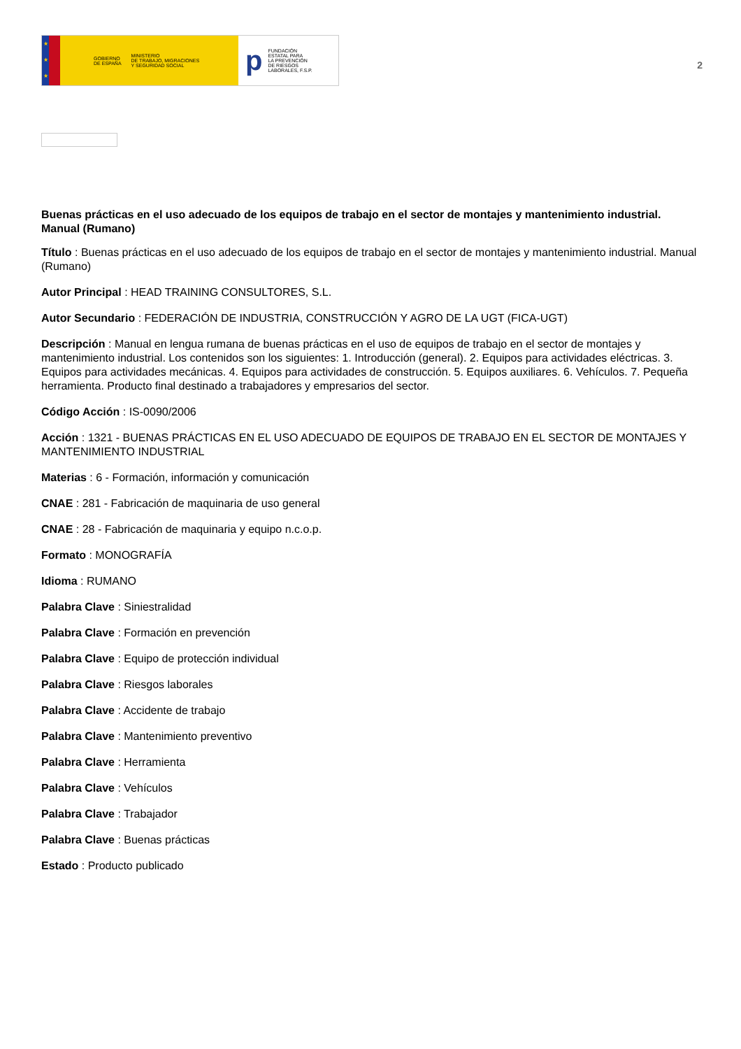★
★
★
GOBIERNO
DE ESPAÑA MINISTERIO
DE TRABAJO, MIGRACIONES
Y SEGURIDAD SOCIAL
p FUNDACIÓN
ESTATAL PARA
LA PREVENCIÓN
DE RIESGOS
LABORALES, F.S.P.
2
Buenas prácticas en el uso adecuado de los equipos de trabajo en el sector de montajes y mantenimiento industrial. Manual (Rumano)
Título : Buenas prácticas en el uso adecuado de los equipos de trabajo en el sector de montajes y mantenimiento industrial. Manual (Rumano)
Autor Principal : HEAD TRAINING CONSULTORES, S.L.
Autor Secundario : FEDERACIÓN DE INDUSTRIA, CONSTRUCCIÓN Y AGRO DE LA UGT (FICA-UGT)
Descripción : Manual en lengua rumana de buenas prácticas en el uso de equipos de trabajo en el sector de montajes y mantenimiento industrial. Los contenidos son los siguientes: 1. Introducción (general). 2. Equipos para actividades eléctricas. 3. Equipos para actividades mecánicas. 4. Equipos para actividades de construcción. 5. Equipos auxiliares. 6. Vehículos. 7. Pequeña herramienta. Producto final destinado a trabajadores y empresarios del sector.
Código Acción : IS-0090/2006
Acción : 1321 - BUENAS PRÁCTICAS EN EL USO ADECUADO DE EQUIPOS DE TRABAJO EN EL SECTOR DE MONTAJES Y MANTENIMIENTO INDUSTRIAL
Materias : 6 - Formación, información y comunicación
CNAE : 281 - Fabricación de maquinaria de uso general
CNAE : 28 - Fabricación de maquinaria y equipo n.c.o.p.
Formato : MONOGRAFÍA
Idioma : RUMANO
Palabra Clave : Siniestralidad
Palabra Clave : Formación en prevención
Palabra Clave : Equipo de protección individual
Palabra Clave : Riesgos laborales
Palabra Clave : Accidente de trabajo
Palabra Clave : Mantenimiento preventivo
Palabra Clave : Herramienta
Palabra Clave : Vehículos
Palabra Clave : Trabajador
Palabra Clave : Buenas prácticas
Estado : Producto publicado